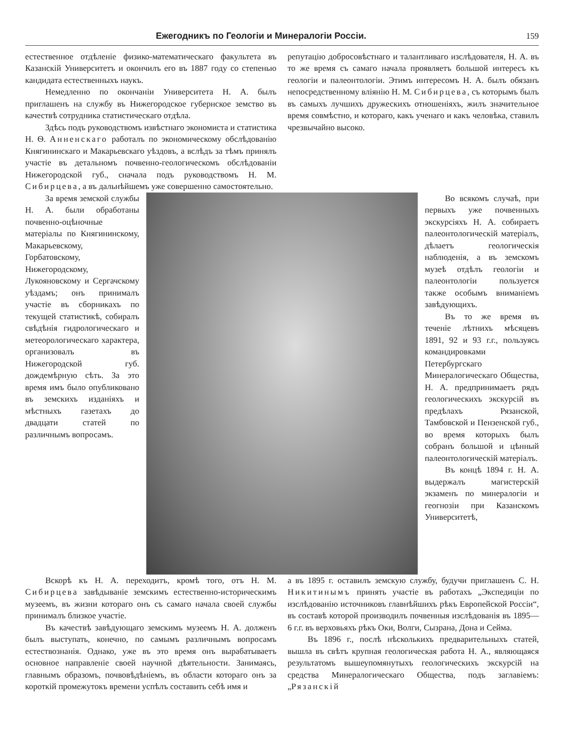Ежегодникъ по Геологіи и Минералогіи Россіи. 159
естественное отдѣленіе физико-математическаго факультета въ Казанскій Университетъ и окончилъ его въ 1887 году со степенью кандидата естественныхъ наукъ.
Немедленно по окончаніи Университета Н. А. былъ приглашенъ на службу въ Нижегородское губернское земство въ качествѣ сотрудника статистическаго отдѣла.
Здѣсь подъ руководствомъ извѣстнаго экономиста и статистика Н. Ѳ. Анненскаго работалъ по экономическому обслѣдованію Княгининскаго и Макарьевскаго уѣздовъ, а вслѣдъ за тѣмъ принялъ участіе въ детальномъ почвенно-геологическомъ обслѣдованіи Нижегородской губ., сначала подъ руководствомъ Н. М. Сибирцева, а въ дальнѣйшемъ уже совершенно самостоятельно.
репутацію добросовѣстнаго и талантливаго изслѣдователя, Н. А. въ то же время съ самаго начала проявляетъ большой интересъ къ геологіи и палеонтологіи. Этимъ интересомъ Н. А. былъ обязанъ непосредственному вліянію Н. М. Сибирцева, съ которымъ былъ въ самыхъ лучшихъ дружескихъ отношеніяхъ, жилъ значительное время совмѣстно, и котораго, какъ ученаго и какъ человѣка, ставилъ чрезвычайно высоко.
За время земской службы Н. А. были обработаны почвенно-оцѣночные матеріалы по Княгининскому, Макарьевскому, Горбатовскому, Нижегородскому, Лукояновскому и Сергачскому уѣздамъ; онъ принималъ участіе въ сборникахъ по текущей статистикѣ, собиралъ свѣдѣнія гидрологическаго и метеорологическаго характера, организовалъ въ Нижегородской губ. дождемѣрную сѣть. За это время имъ было опубликовано въ земскихъ изданіяхъ и мѣстныхъ газетахъ до двадцати статей по различнымъ вопросамъ.
Во всякомъ случаѣ, при первыхъ уже почвенныхъ экскурсіяхъ Н. А. собираетъ палеонтологическій матеріалъ, дѣлаетъ геологическія наблюденія, а въ земскомъ музеѣ отдѣлъ геологіи и палеонтологіи пользуется также особымъ вниманіемъ завѣдующихъ.
Въ то же время въ теченіе лѣтнихъ мѣсяцевъ 1891, 92 и 93 г.г., пользуясь командировками Петербургскаго Минералогическаго Общества, Н. А. предпринимаетъ рядъ геологическихъ экскурсій въ предѣлахъ Рязанской, Тамбовской и Пензенской губ., во время которыхъ былъ собранъ большой и цѣнный палеонтологическій матеріалъ.
Въ концѣ 1894 г. Н. А. выдержалъ магистерскій экзаменъ по минералогіи и геогнозіи при Казанскомъ Университетѣ,
Вскорѣ къ Н. А. переходитъ, кромѣ того, отъ Н. М. Сибирцева завѣдываніе земскимъ естественно-историческимъ музеемъ, въ жизни котораго онъ съ самаго начала своей службы принималъ близкое участіе.
Въ качествѣ завѣдующаго земскимъ музеемъ Н. А. долженъ былъ выступать, конечно, по самымъ различнымъ вопросамъ естествознанія. Однако, уже въ это время онъ вырабатываетъ основное направленіе своей научной дѣятельности. Занимаясь, главнымъ образомъ, почвовѣдѣніемъ, въ области котораго онъ за короткій промежутокъ времени успѣлъ составить себѣ имя и
а въ 1895 г. оставилъ земскую службу, будучи приглашенъ С. Н. Никитинымъ принять участіе въ работахъ „Экспедиціи по изслѣдованію источниковъ главнѣйшихъ рѣкъ Европейской Россіи“, въ составѣ которой производилъ почвенныя изслѣдованія въ 1895—6 г.г. въ верховьяхъ рѣкъ Оки, Волги, Сызрана, Дона и Сейма.
Въ 1896 г., послѣ нѣсколькихъ предварительныхъ статей, вышла въ свѣтъ крупная геологическая работа Н. А., являющаяся результатомъ вышеупомянутыхъ геологическихъ экскурсій на средства Минералогическаго Общества, подъ заглавіемъ: „Рязанскій